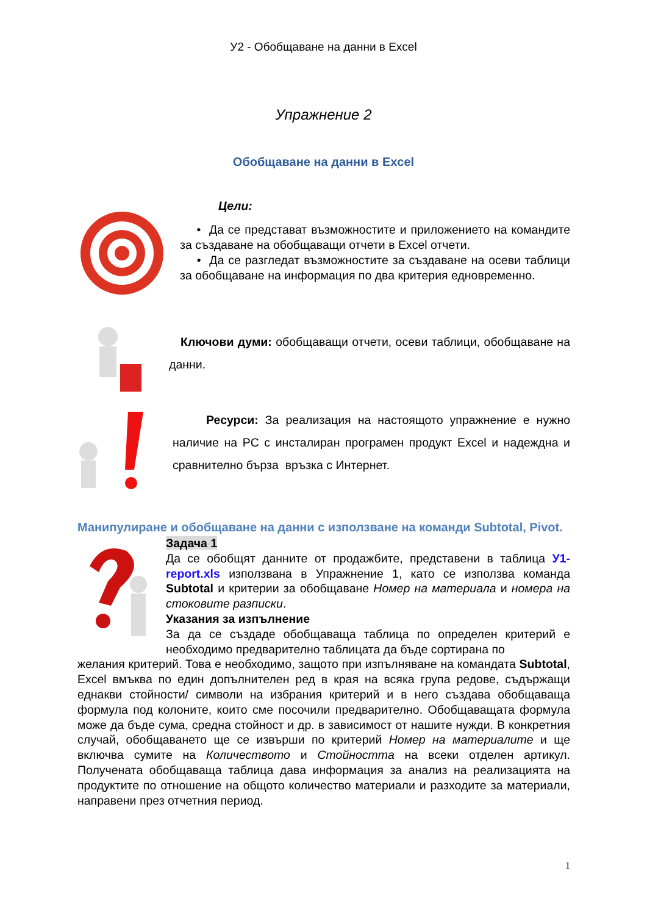У2 - Обобщаване на данни в Excel
Упражнение 2
Обобщаване на данни в Excel
Цели:
• Да се представат възможностите и приложението на командите за създаване на обобщаващи отчети в Excel отчети.
• Да се разгледат възможностите за създаване на осеви таблици за обобщаване на информация по два критерия едновременно.
Ключови думи: обобщаващи отчети, осеви таблици, обобщаване на данни.
Ресурси: За реализация на настоящото упражнение е нужно наличие на PC с инсталиран програмен продукт Excel и надеждна и сравнително бърза връзка с Интернет.
Манипулиране и обобщаване на данни с използване на команди Subtotal, Pivot.
Задача 1
Да се обобщят данните от продажбите, представени в таблица У1-report.xls използвана в Упражнение 1, като се използва команда Subtotal и критерии за обобщаване Номер на материала и номера на стоковите разписки.
Указания за изпълнение
За да се създаде обобщаваща таблица по определен критерий е необходимо предварително таблицата да бъде сортирана по
желания критерий. Това е необходимо, защото при изпълняване на командата Subtotal, Excel вмъква по един допълнителен ред в края на всяка група редове, съдържащи еднакви стойности/ символи на избрания критерий и в него създава обобщаваща формула под колоните, които сме посочили предварително. Обобщаващата формула може да бъде сума, средна стойност и др. в зависимост от нашите нужди. В конкретния случай, обобщаването ще се извърши по критерий Номер на материалите и ще включва сумите на Количеството и Стойността на всеки отделен артикул. Получената обобщаваща таблица дава информация за анализ на реализацията на продуктите по отношение на общото количество материали и разходите за материали, направени през отчетния период.
1